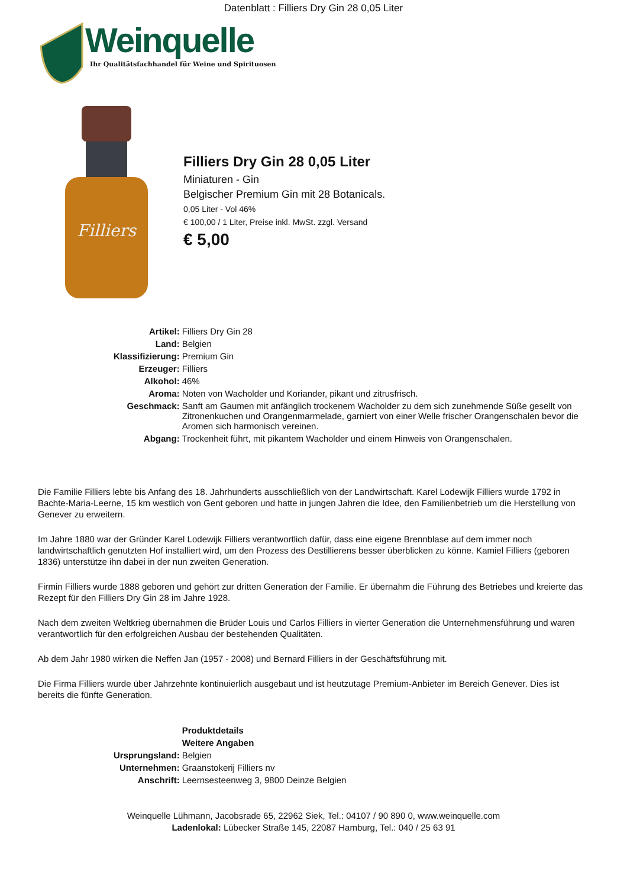Datenblatt : Filliers Dry Gin 28 0,05 Liter
Weinquelle
Ihr Qualitätsfachhandel für Weine und Spirituosen
Filliers
Filliers Dry Gin 28 0,05 Liter
Miniaturen - Gin
Belgischer Premium Gin mit 28 Botanicals.
0,05 Liter - Vol 46%
€ 100,00 / 1 Liter, Preise inkl. MwSt. zzgl. Versand
€ 5,00
| Artikel: | Filliers Dry Gin 28 |
| Land: | Belgien |
| Klassifizierung: | Premium Gin |
| Erzeuger: | Filliers |
| Alkohol: | 46% |
| Aroma: | Noten von Wacholder und Koriander, pikant und zitrusfrisch. |
| Geschmack: | Sanft am Gaumen mit anfänglich trockenem Wacholder zu dem sich zunehmende Süße gesellt von Zitronenkuchen und Orangenmarmelade, garniert von einer Welle frischer Orangenschalen bevor die Aromen sich harmonisch vereinen. |
| Abgang: | Trockenheit führt, mit pikantem Wacholder und einem Hinweis von Orangenschalen. |
Die Familie Filliers lebte bis Anfang des 18. Jahrhunderts ausschließlich von der Landwirtschaft. Karel Lodewijk Filliers wurde 1792 in Bachte-Maria-Leerne, 15 km westlich von Gent geboren und hatte in jungen Jahren die Idee, den Familienbetrieb um die Herstellung von Genever zu erweitern.
Im Jahre 1880 war der Gründer Karel Lodewijk Filliers verantwortlich dafür, dass eine eigene Brennblase auf dem immer noch landwirtschaftlich genutzten Hof installiert wird, um den Prozess des Destillierens besser überblicken zu könne. Kamiel Filliers (geboren 1836) unterstütze ihn dabei in der nun zweiten Generation.
Firmin Filliers wurde 1888 geboren und gehört zur dritten Generation der Familie. Er übernahm die Führung des Betriebes und kreierte das Rezept für den Filliers Dry Gin 28 im Jahre 1928.
Nach dem zweiten Weltkrieg übernahmen die Brüder Louis und Carlos Filliers in vierter Generation die Unternehmensführung und waren verantwortlich für den erfolgreichen Ausbau der bestehenden Qualitäten.
Ab dem Jahr 1980 wirken die Neffen Jan (1957 - 2008) und Bernard Filliers in der Geschäftsführung mit.
Die Firma Filliers wurde über Jahrzehnte kontinuierlich ausgebaut und ist heutzutage Premium-Anbieter im Bereich Genever. Dies ist bereits die fünfte Generation.
| | Produktdetails |
| | Weitere Angaben |
| Ursprungsland: | Belgien |
| Unternehmen: | Graanstokerij Filliers nv |
| Anschrift: | Leernsesteenweg 3, 9800 Deinze Belgien |
Weinquelle Lühmann, Jacobsrade 65, 22962 Siek, Tel.: 04107 / 90 890 0, www.weinquelle.com
Ladenlokal: Lübecker Straße 145, 22087 Hamburg, Tel.: 040 / 25 63 91